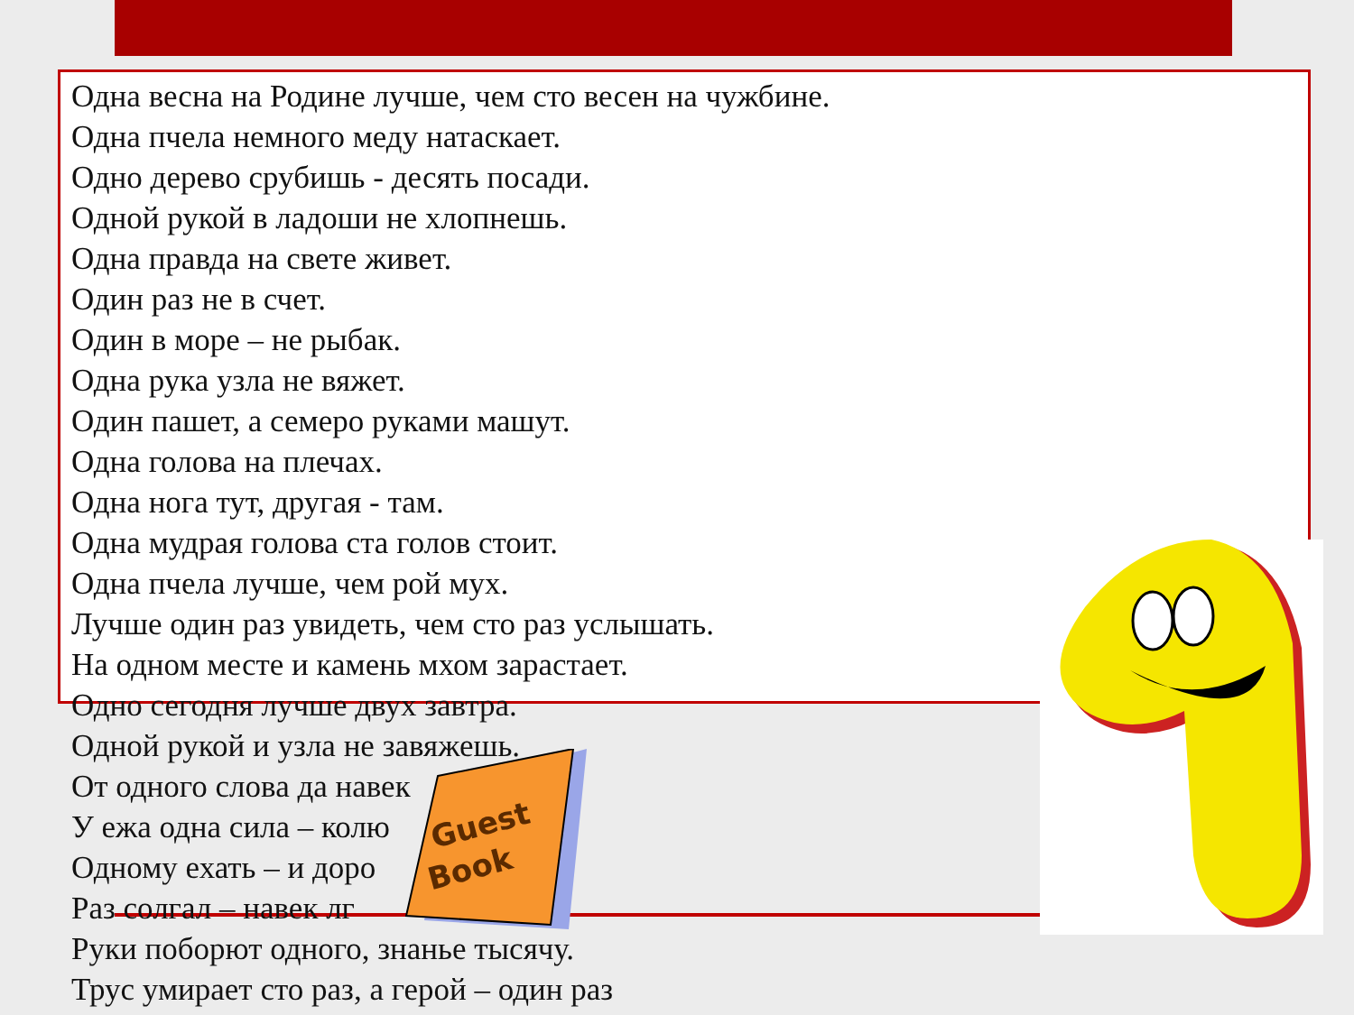Одна весна на Родине лучше, чем сто весен на чужбине.
Одна пчела немного меду натаскает.
Одно дерево срубишь - десять посади.
Одной рукой в ладоши не хлопнешь.
Одна правда на свете живет.
Один раз не в счет.
Один в море – не рыбак.
Одна рука узла не вяжет.
Один пашет, а семеро руками машут.
Одна голова на плечах.
Одна нога тут, другая - там.
Одна мудрая голова ста голов стоит.
Одна пчела лучше, чем рой мух.
Лучше один раз увидеть, чем сто раз услышать.
На одном месте и камень мхом зарастает.
Одно сегодня лучше двух завтра.
Одной рукой и узла не завяжешь.
От одного слова да навек
У ежа одна сила – колю
Одному ехать – и доро
Раз солгал – навек лг
Руки поборют одного, знанье тысячу.
Трус умирает сто раз, а герой – один раз
Guest
Book